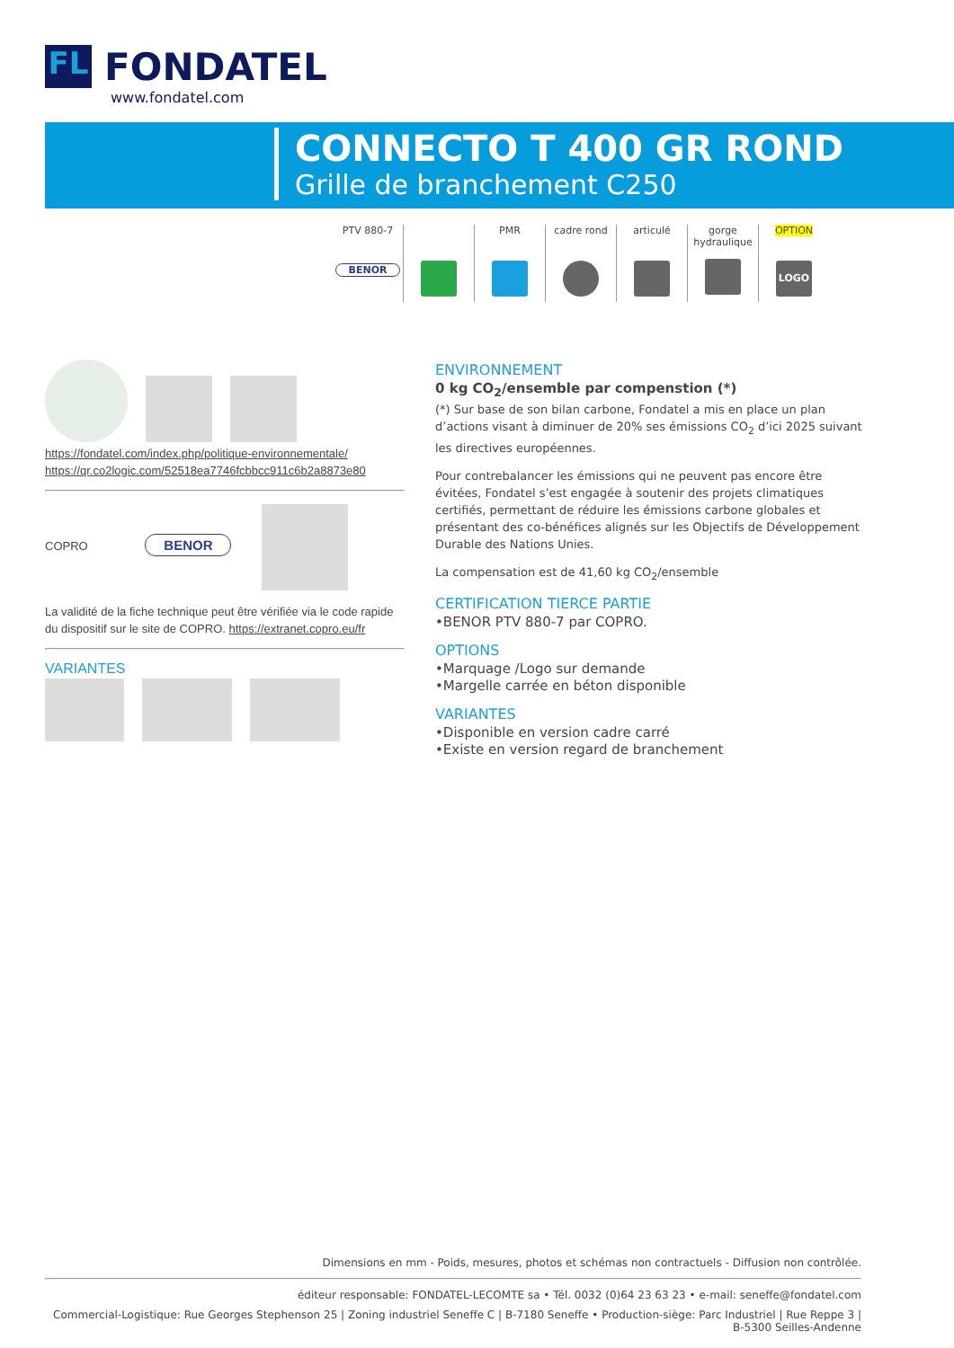FL FONDATEL
www.fondatel.com
CONNECTO T 400 GR ROND
Grille de branchement C250
PTV 880-7
BENOR
PMR cadre rond articulé gorge hydraulique
OPTION
LOGO
https://fondatel.com/index.php/politique-environnementale/
https://qr.co2logic.com/52518ea7746fcbbcc911c6b2a8873e80
COPRO BENOR
La validité de la fiche technique peut être vérifiée via le code rapide du dispositif sur le site de COPRO. https://extranet.copro.eu/fr
VARIANTES
ENVIRONNEMENT
0 kg CO<sub>2</sub>/ensemble par compenstion (*)
(*) Sur base de son bilan carbone, Fondatel a mis en place un plan d’actions visant à diminuer de 20% ses émissions CO<sub>2</sub> d’ici 2025 suivant les directives européennes.
Pour contrebalancer les émissions qui ne peuvent pas encore être évitées, Fondatel s’est engagée à soutenir des projets climatiques certifiés, permettant de réduire les émissions carbone globales et présentant des co-bénéfices alignés sur les Objectifs de Développement Durable des Nations Unies.
La compensation est de 41,60 kg CO<sub>2</sub>/ensemble
CERTIFICATION TIERCE PARTIE
•BENOR PTV 880-7 par COPRO.
OPTIONS
•Marquage /Logo sur demande
•Margelle carrée en béton disponible
VARIANTES
•Disponible en version cadre carré
•Existe en version regard de branchement
Dimensions en mm - Poids, mesures, photos et schémas non contractuels - Diffusion non contrôlée.
éditeur responsable: FONDATEL-LECOMTE sa • Tél. 0032 (0)64 23 63 23 • e-mail: seneffe@fondatel.com
Commercial-Logistique: Rue Georges Stephenson 25 | Zoning industriel Seneffe C | B-7180 Seneffe • Production-siège: Parc Industriel | Rue Reppe 3 | B-5300 Seilles-Andenne